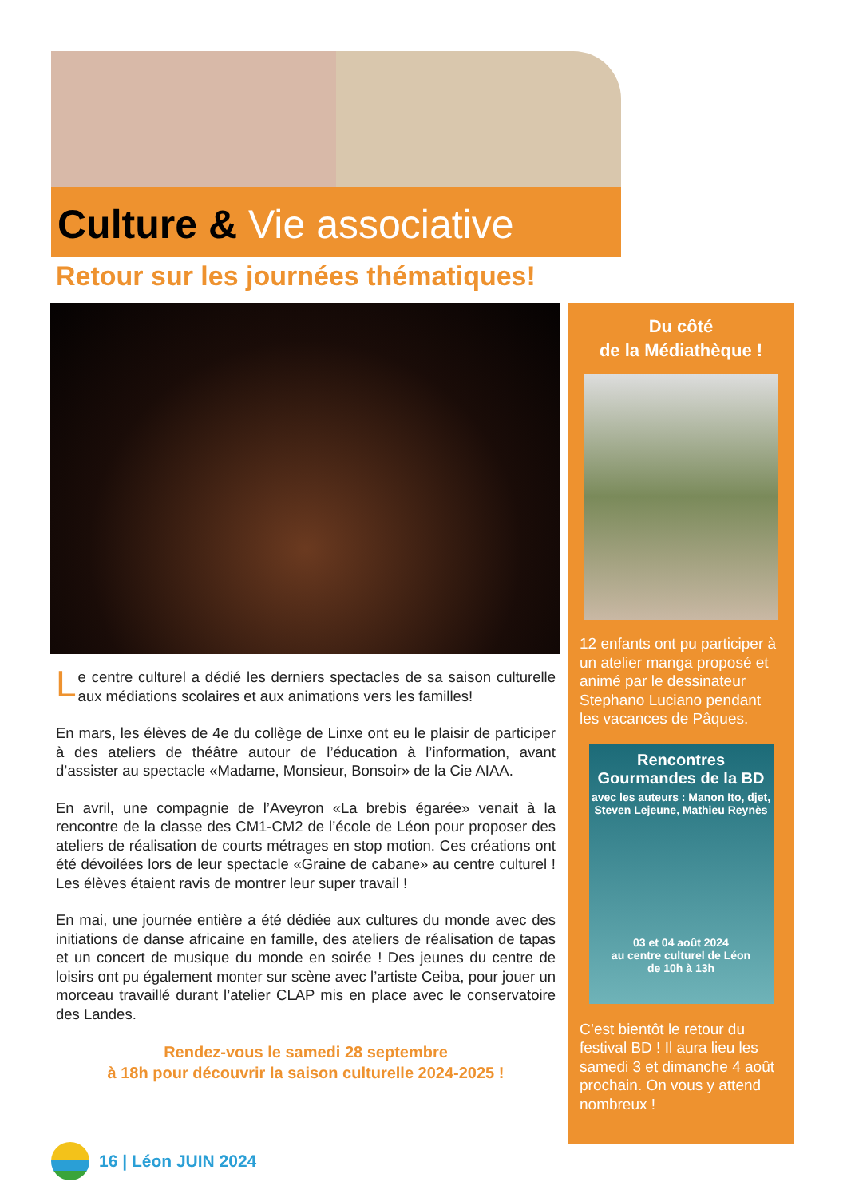Culture & Vie associative
Retour sur les journées thématiques!
Le centre culturel a dédié les derniers spectacles de sa saison culturelle aux médiations scolaires et aux animations vers les familles!
En mars, les élèves de 4e du collège de Linxe ont eu le plaisir de participer à des ateliers de théâtre autour de l’éducation à l’information, avant d’assister au spectacle «Madame, Monsieur, Bonsoir» de la Cie AIAA.
En avril, une compagnie de l’Aveyron «La brebis égarée» venait à la rencontre de la classe des CM1-CM2 de l’école de Léon pour proposer des ateliers de réalisation de courts métrages en stop motion. Ces créations ont été dévoilées lors de leur spectacle «Graine de cabane» au centre culturel ! Les élèves étaient ravis de montrer leur super travail !
En mai, une journée entière a été dédiée aux cultures du monde avec des initiations de danse africaine en famille, des ateliers de réalisation de tapas et un concert de musique du monde en soirée ! Des jeunes du centre de loisirs ont pu également monter sur scène avec l’artiste Ceiba, pour jouer un morceau travaillé durant l’atelier CLAP mis en place avec le conservatoire des Landes.
Rendez-vous le samedi 28 septembre
à 18h pour découvrir la saison culturelle 2024-2025 !
Du côté
de la Médiathèque !
12 enfants ont pu participer à un atelier manga proposé et animé par le dessinateur Stephano Luciano pendant les vacances de Pâques.
Rencontres Gourmandes de la BD
avec les auteurs : Manon Ito, djet, Steven Lejeune, Mathieu Reynès
03 et 04 août 2024
au centre culturel de Léon
de 10h à 13h
C’est bientôt le retour du festival BD ! Il aura lieu les samedi 3 et dimanche 4 août prochain. On vous y attend nombreux !
16 | Léon JUIN 2024